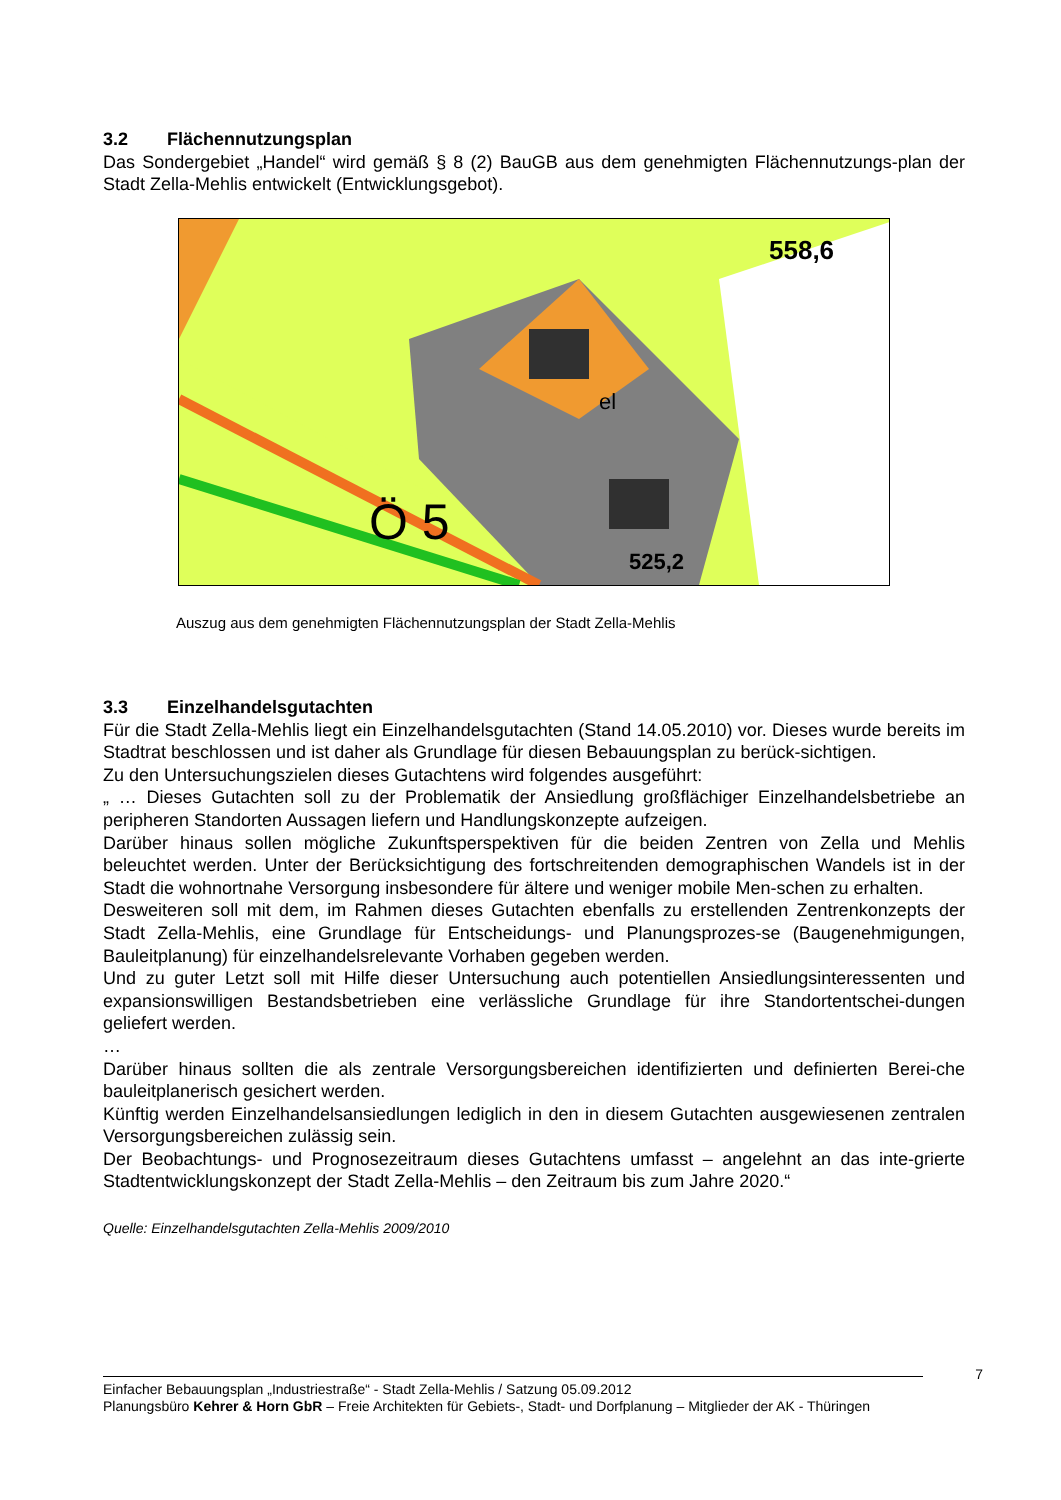3.2 Flächennutzungsplan
Das Sondergebiet „Handel“ wird gemäß § 8 (2) BauGB aus dem genehmigten Flächennutzungs-plan der Stadt Zella-Mehlis entwickelt (Entwicklungsgebot).
Ö 5
el
558,6
525,2
Auszug aus dem genehmigten Flächennutzungsplan der Stadt Zella-Mehlis
3.3 Einzelhandelsgutachten
Für die Stadt Zella-Mehlis liegt ein Einzelhandelsgutachten (Stand 14.05.2010) vor. Dieses wurde bereits im Stadtrat beschlossen und ist daher als Grundlage für diesen Bebauungsplan zu berück-sichtigen.
Zu den Untersuchungszielen dieses Gutachtens wird folgendes ausgeführt:
„ … Dieses Gutachten soll zu der Problematik der Ansiedlung großflächiger Einzelhandelsbetriebe an peripheren Standorten Aussagen liefern und Handlungskonzepte aufzeigen.
Darüber hinaus sollen mögliche Zukunftsperspektiven für die beiden Zentren von Zella und Mehlis beleuchtet werden. Unter der Berücksichtigung des fortschreitenden demographischen Wandels ist in der Stadt die wohnortnahe Versorgung insbesondere für ältere und weniger mobile Men-schen zu erhalten.
Desweiteren soll mit dem, im Rahmen dieses Gutachten ebenfalls zu erstellenden Zentrenkonzepts der Stadt Zella-Mehlis, eine Grundlage für Entscheidungs- und Planungsprozes-se (Baugenehmigungen, Bauleitplanung) für einzelhandelsrelevante Vorhaben gegeben werden.
Und zu guter Letzt soll mit Hilfe dieser Untersuchung auch potentiellen Ansiedlungsinteressenten und expansionswilligen Bestandsbetrieben eine verlässliche Grundlage für ihre Standortentschei-dungen geliefert werden.
…
Darüber hinaus sollten die als zentrale Versorgungsbereichen identifizierten und definierten Berei-che bauleitplanerisch gesichert werden.
Künftig werden Einzelhandelsansiedlungen lediglich in den in diesem Gutachten ausgewiesenen zentralen Versorgungsbereichen zulässig sein.
Der Beobachtungs- und Prognosezeitraum dieses Gutachtens umfasst – angelehnt an das inte-grierte Stadtentwicklungskonzept der Stadt Zella-Mehlis – den Zeitraum bis zum Jahre 2020.“
Quelle: Einzelhandelsgutachten Zella-Mehlis 2009/2010
7
Einfacher Bebauungsplan „Industriestraße“ - Stadt Zella-Mehlis / Satzung 05.09.2012
Planungsbüro Kehrer & Horn GbR – Freie Architekten für Gebiets-, Stadt- und Dorfplanung – Mitglieder der AK - Thüringen